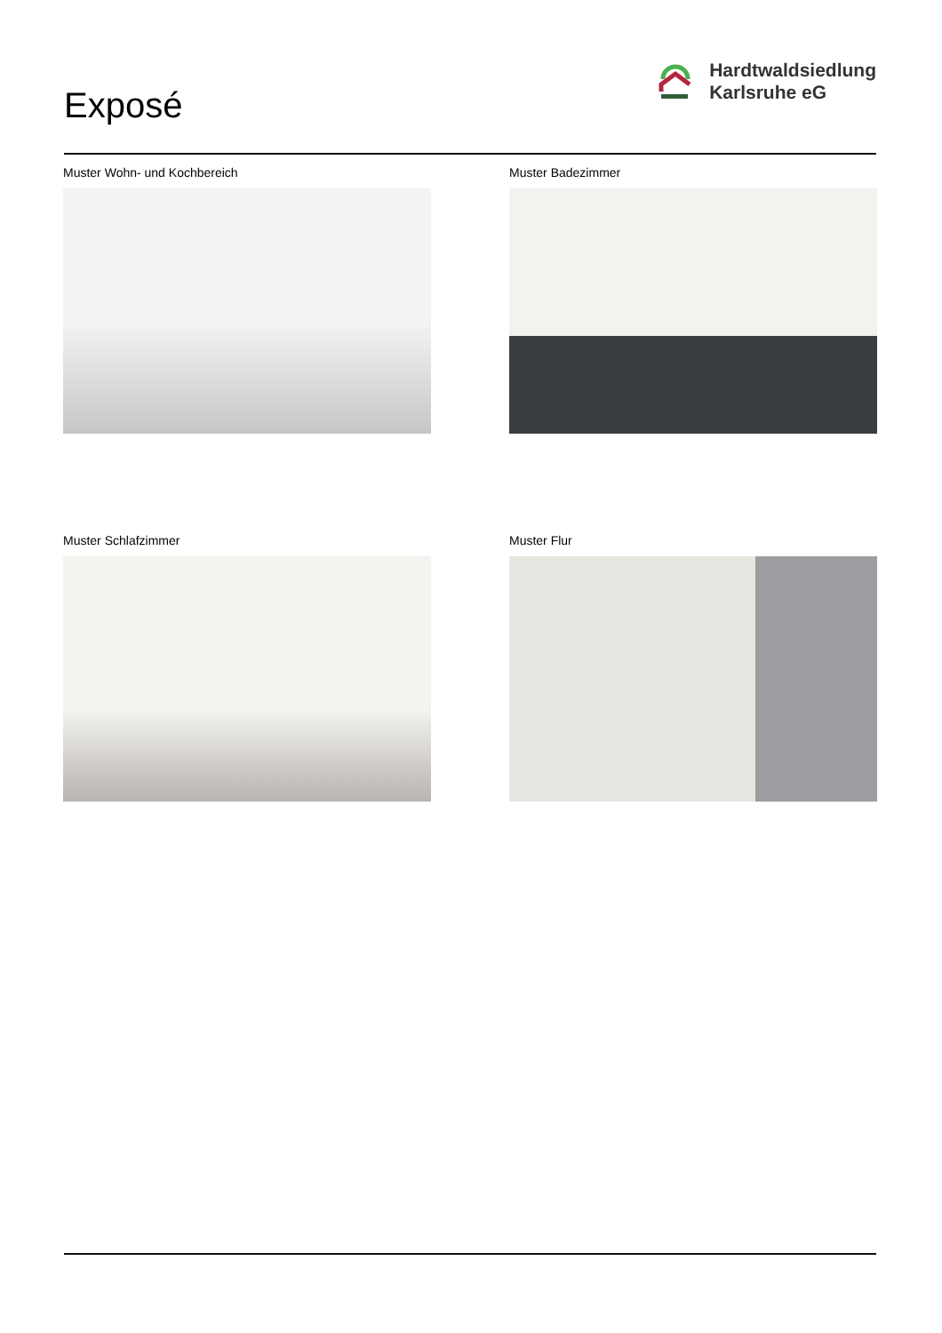Exposé
Hardtwaldsiedlung
Karlsruhe eG
Muster Wohn- und Kochbereich
Muster Badezimmer
Muster Schlafzimmer
Muster Flur